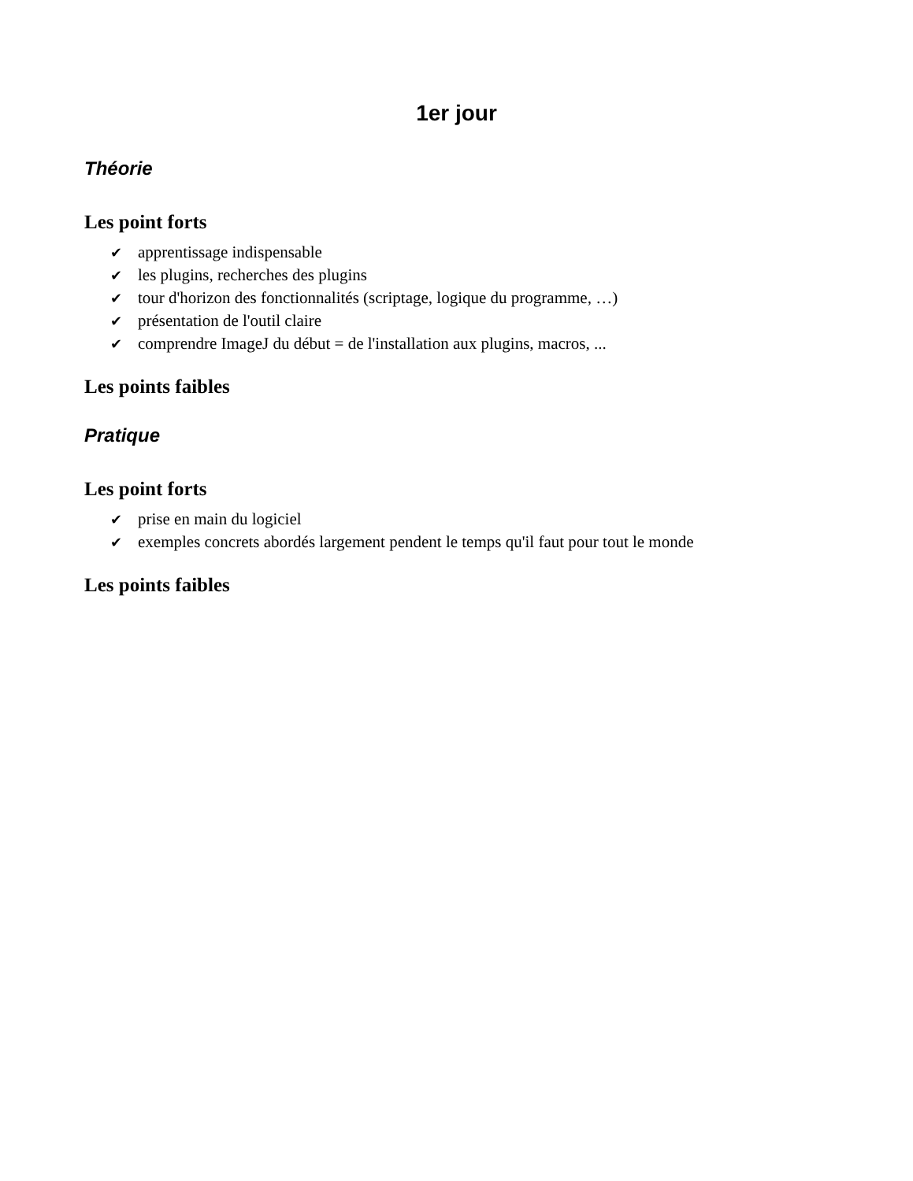1er jour
Théorie
Les point forts
✔ apprentissage indispensable
✔ les plugins, recherches des plugins
✔ tour d'horizon des fonctionnalités (scriptage, logique du programme, …)
✔ présentation de l'outil claire
✔ comprendre ImageJ du début = de l'installation aux plugins, macros, ...
Les points faibles
Pratique
Les point forts
✔ prise en main du logiciel
✔ exemples concrets abordés largement pendent le temps qu'il faut pour tout le monde
Les points faibles